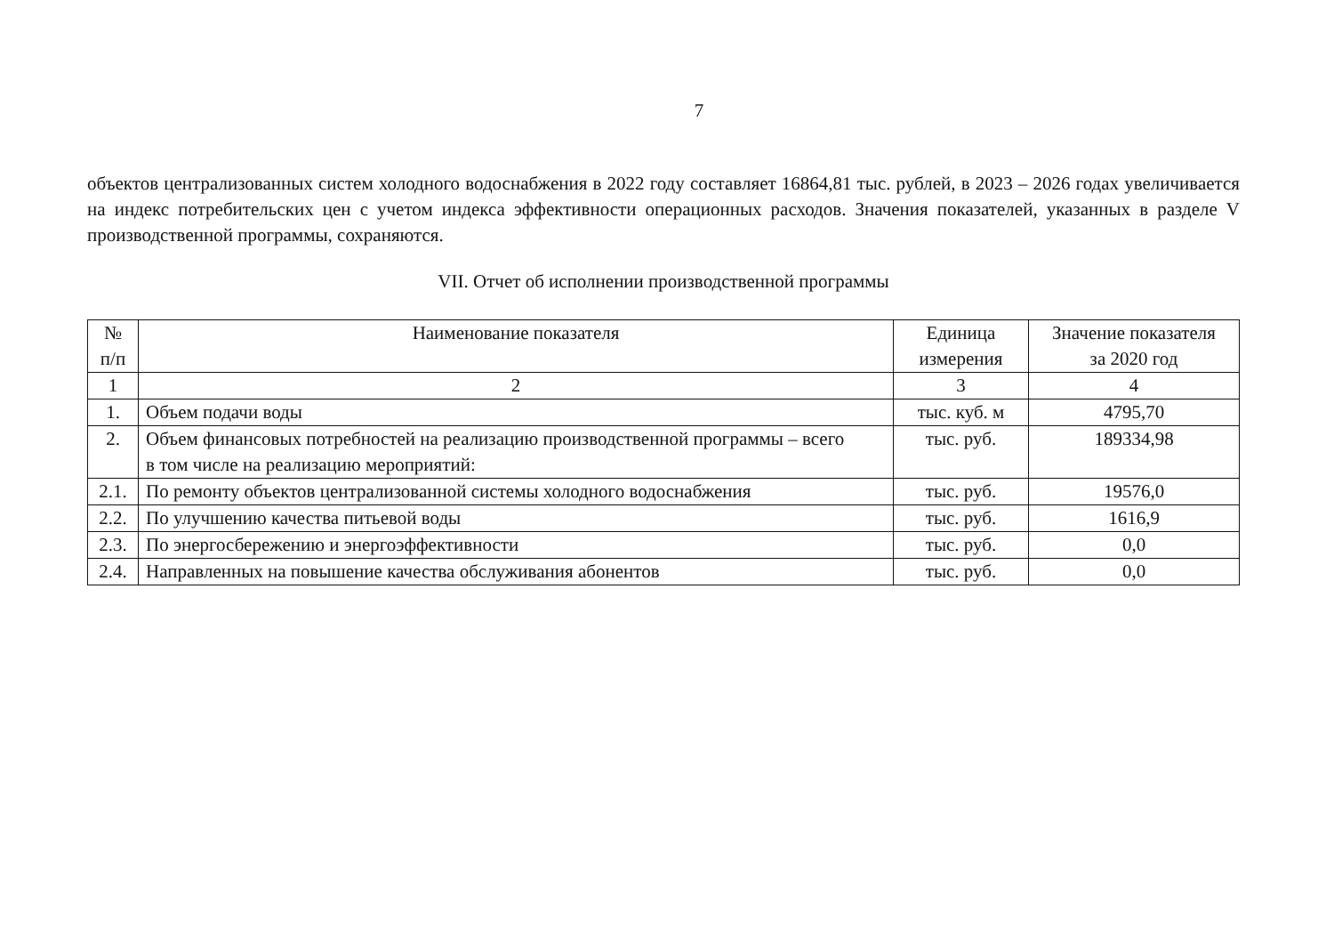7
объектов централизованных систем холодного водоснабжения в 2022 году составляет 16864,81 тыс. рублей, в 2023 – 2026 годах увеличивается на индекс потребительских цен с учетом индекса эффективности операционных расходов. Значения показателей, указанных в разделе V производственной программы, сохраняются.
VII. Отчет об исполнении производственной программы
| № п/п | Наименование показателя | Единица измерения | Значение показателя за 2020 год |
| --- | --- | --- | --- |
| 1 | 2 | 3 | 4 |
| 1. | Объем подачи воды | тыс. куб. м | 4795,70 |
| 2. | Объем финансовых потребностей на реализацию производственной программы – всего в том числе на реализацию мероприятий: | тыс. руб. | 189334,98 |
| 2.1. | По ремонту объектов централизованной системы холодного водоснабжения | тыс. руб. | 19576,0 |
| 2.2. | По улучшению качества питьевой воды | тыс. руб. | 1616,9 |
| 2.3. | По энергосбережению и энергоэффективности | тыс. руб. | 0,0 |
| 2.4. | Направленных на повышение качества обслуживания абонентов | тыс. руб. | 0,0 |